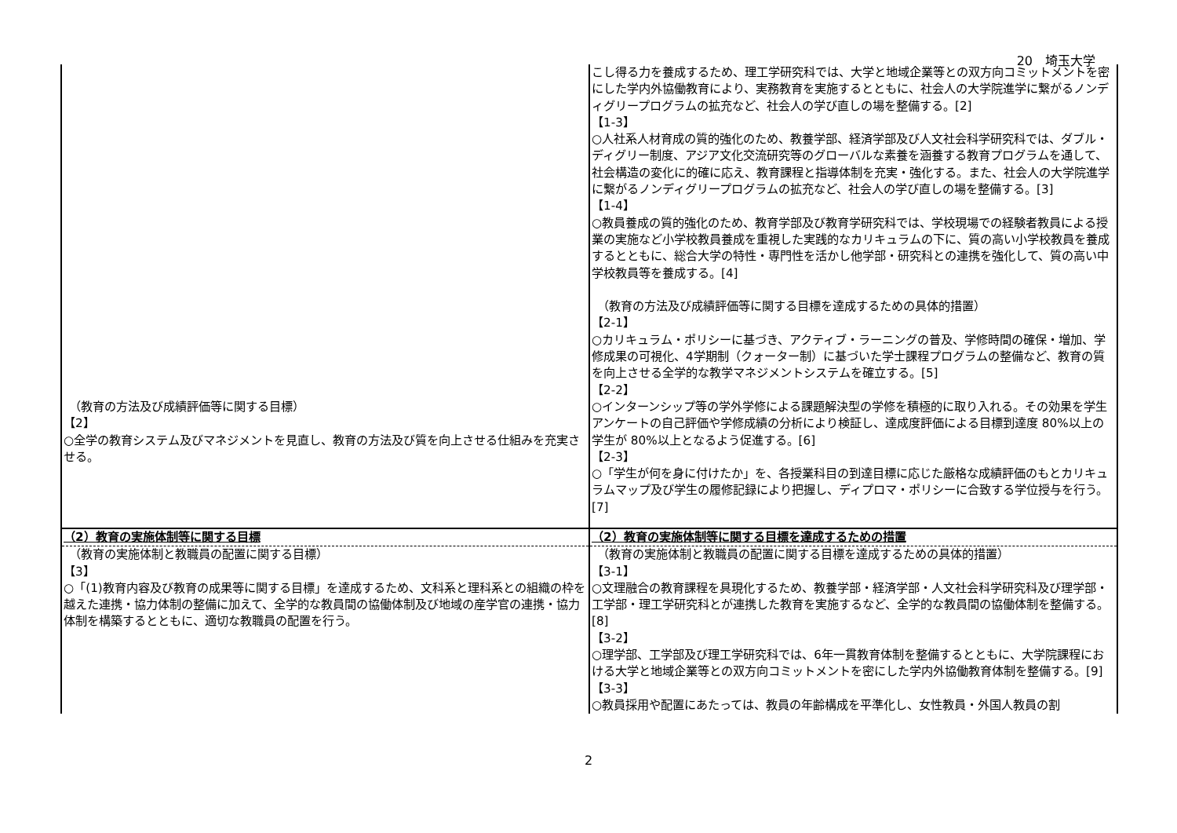20　埼玉大学
| （教育の方法及び成績評価等に関する目標） 【2】 ○全学の教育システム及びマネジメントを見直し、教育の方法及び質を向上させる仕組みを充実させる。 | こし得る力を養成するため、理工学研究科では、大学と地域企業等との双方向コミットメントを密にした学内外協働教育により、実務教育を実施するとともに、社会人の大学院進学に繋がるノンディグリープログラムの拡充など、社会人の学び直しの場を整備する。[2] 【1-3】 ○人社系人材育成の質的強化のため、教養学部、経済学部及び人文社会科学研究科では、ダブル・ディグリー制度、アジア文化交流研究等のグローバルな素養を涵養する教育プログラムを通して、社会構造の変化に的確に応え、教育課程と指導体制を充実・強化する。また、社会人の大学院進学に繋がるノンディグリープログラムの拡充など、社会人の学び直しの場を整備する。[3] 【1-4】 ○教員養成の質的強化のため、教育学部及び教育学研究科では、学校現場での経験者教員による授業の実施など小学校教員養成を重視した実践的なカリキュラムの下に、質の高い小学校教員を養成するとともに、総合大学の特性・専門性を活かし他学部・研究科との連携を強化して、質の高い中学校教員等を養成する。[4] （教育の方法及び成績評価等に関する目標を達成するための具体的措置） 【2-1】 ○カリキュラム・ポリシーに基づき、アクティブ・ラーニングの普及、学修時間の確保・増加、学修成果の可視化、4学期制（クォーター制）に基づいた学士課程プログラムの整備など、教育の質を向上させる全学的な教学マネジメントシステムを確立する。[5] 【2-2】 ○インターンシップ等の学外学修による課題解決型の学修を積極的に取り入れる。その効果を学生アンケートの自己評価や学修成績の分析により検証し、達成度評価による目標到達度 80%以上の学生が 80%以上となるよう促進する。[6] 【2-3】 ○「学生が何を身に付けたか」を、各授業科目の到達目標に応じた厳格な成績評価のもとカリキュラムマップ及び学生の履修記録により把握し、ディプロマ・ポリシーに合致する学位授与を行う。[7] |
| （2）教育の実施体制等に関する目標 | （2）教育の実施体制等に関する目標を達成するための措置 |
| （教育の実施体制と教職員の配置に関する目標） 【3】 ○「(1)教育内容及び教育の成果等に関する目標」を達成するため、文科系と理科系との組織の枠を越えた連携・協力体制の整備に加えて、全学的な教員間の協働体制及び地域の産学官の連携・協力体制を構築するとともに、適切な教職員の配置を行う。 | （教育の実施体制と教職員の配置に関する目標を達成するための具体的措置） 【3-1】 ○文理融合の教育課程を具現化するため、教養学部・経済学部・人文社会科学研究科及び理学部・工学部・理工学研究科とが連携した教育を実施するなど、全学的な教員間の協働体制を整備する。[8] 【3-2】 ○理学部、工学部及び理工学研究科では、6年一貫教育体制を整備するとともに、大学院課程における大学と地域企業等との双方向コミットメントを密にした学内外協働教育体制を整備する。[9] 【3-3】 ○教員採用や配置にあたっては、教員の年齢構成を平準化し、女性教員・外国人教員の割 |
2